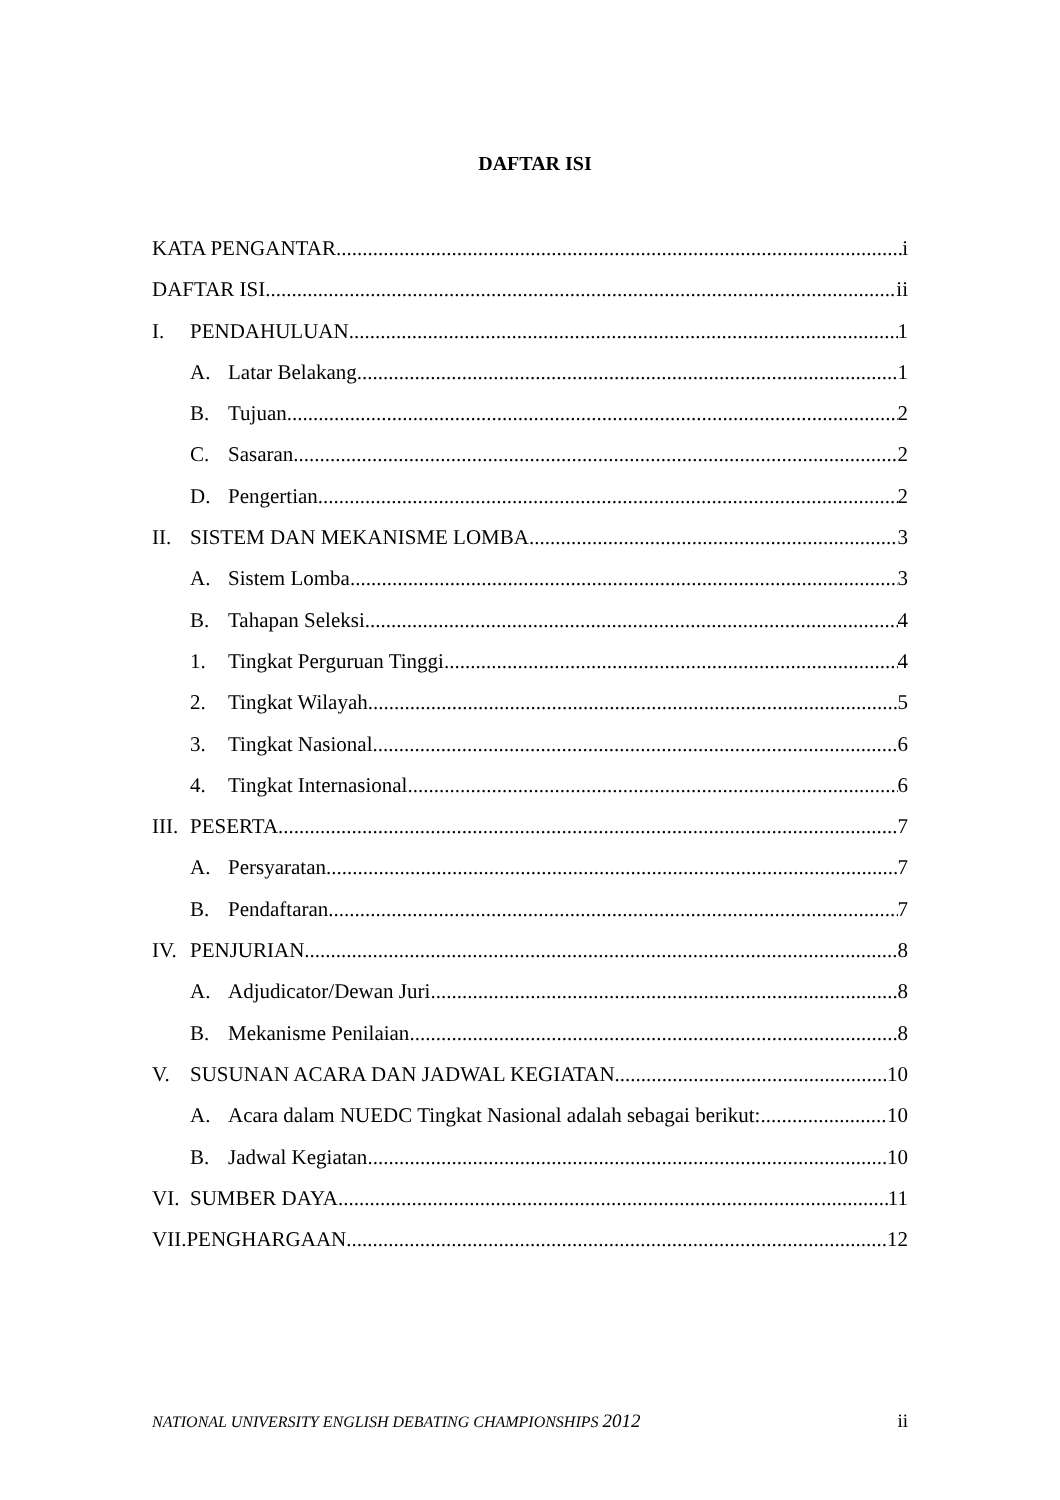DAFTAR ISI
KATA PENGANTAR i
DAFTAR ISI ii
I. PENDAHULUAN 1
A. Latar Belakang 1
B. Tujuan 2
C. Sasaran 2
D. Pengertian 2
II. SISTEM DAN MEKANISME LOMBA 3
A. Sistem Lomba 3
B. Tahapan Seleksi 4
1. Tingkat Perguruan Tinggi 4
2. Tingkat Wilayah 5
3. Tingkat Nasional 6
4. Tingkat Internasional 6
III. PESERTA 7
A. Persyaratan 7
B. Pendaftaran 7
IV. PENJURIAN 8
A. Adjudicator/Dewan Juri 8
B. Mekanisme Penilaian 8
V. SUSUNAN ACARA DAN JADWAL KEGIATAN 10
A. Acara dalam NUEDC Tingkat Nasional adalah sebagai berikut: 10
B. Jadwal Kegiatan 10
VI. SUMBER DAYA 11
VII.PENGHARGAAN 12
NATIONAL UNIVERSITY ENGLISH DEBATING CHAMPIONSHIPS 2012 ii